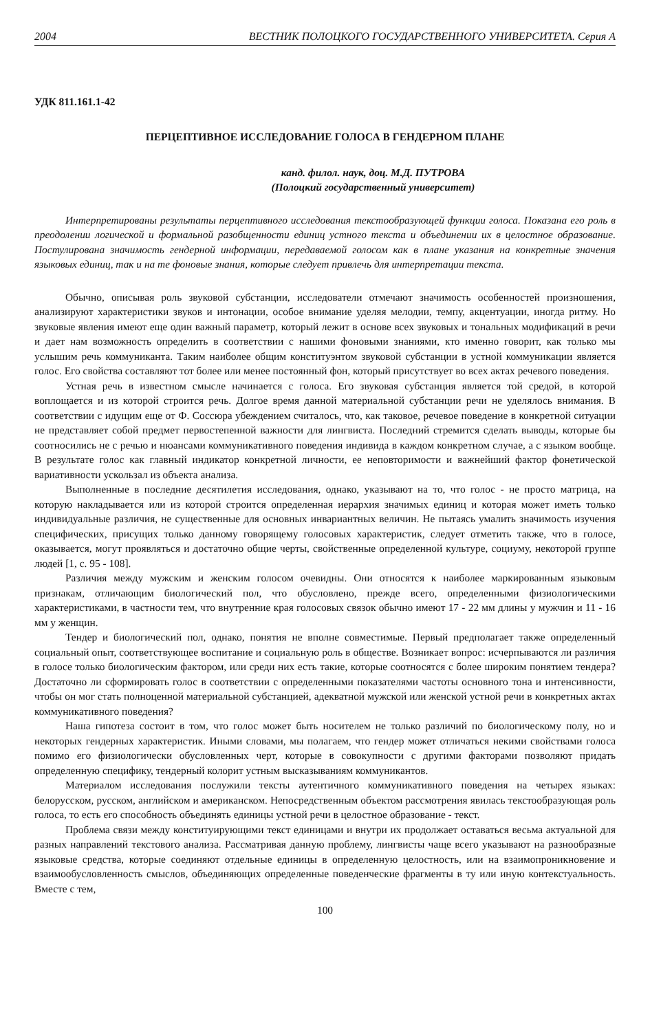2004 ВЕСТНИК ПОЛОЦКОГО ГОСУДАРСТВЕННОГО УНИВЕРСИТЕТА. Серия А
УДК 811.161.1-42
ПЕРЦЕПТИВНОЕ ИССЛЕДОВАНИЕ ГОЛОСА В ГЕНДЕРНОМ ПЛАНЕ
канд. филол. наук, доц. М.Д. ПУТРОВА
(Полоцкий государственный университет)
Интерпретированы результаты перцептивного исследования текстообразующей функции голоса. Показана его роль в преодолении логической и формальной разобщенности единиц устного текста и объединении их в целостное образование. Постулирована значимость гендерной информации, передаваемой голосом как в плане указания на конкретные значения языковых единиц, так и на те фоновые знания, которые следует привлечь для интерпретации текста.
Обычно, описывая роль звуковой субстанции, исследователи отмечают значимость особенностей произношения, анализируют характеристики звуков и интонации, особое внимание уделяя мелодии, темпу, акцентуации, иногда ритму. Но звуковые явления имеют еще один важный параметр, который лежит в основе всех звуковых и тональных модификаций в речи и дает нам возможность определить в соответствии с нашими фоновыми знаниями, кто именно говорит, как только мы услышим речь коммуниканта. Таким наиболее общим конституэнтом звуковой субстанции в устной коммуникации является голос. Его свойства составляют тот более или менее постоянный фон, который присутствует во всех актах речевого поведения.
Устная речь в известном смысле начинается с голоса. Его звуковая субстанция является той средой, в которой воплощается и из которой строится речь. Долгое время данной материальной субстанции речи не уделялось внимания. В соответствии с идущим еще от Ф. Соссюра убеждением считалось, что, как таковое, речевое поведение в конкретной ситуации не представляет собой предмет первостепенной важности для лингвиста. Последний стремится сделать выводы, которые бы соотносились не с речью и нюансами коммуникативного поведения индивида в каждом конкретном случае, а с языком вообще. В результате голос как главный индикатор конкретной личности, ее неповторимости и важнейший фактор фонетической вариативности ускользал из объекта анализа.
Выполненные в последние десятилетия исследования, однако, указывают на то, что голос - не просто матрица, на которую накладывается или из которой строится определенная иерархия значимых единиц и которая может иметь только индивидуальные различия, не существенные для основных инвариантных величин. Не пытаясь умалить значимость изучения специфических, присущих только данному говорящему голосовых характеристик, следует отметить также, что в голосе, оказывается, могут проявляться и достаточно общие черты, свойственные определенной культуре, социуму, некоторой группе людей [1, с. 95 - 108].
Различия между мужским и женским голосом очевидны. Они относятся к наиболее маркированным языковым признакам, отличающим биологический пол, что обусловлено, прежде всего, определенными физиологическими характеристиками, в частности тем, что внутренние края голосовых связок обычно имеют 17 - 22 мм длины у мужчин и 11 - 16 мм у женщин.
Тендер и биологический пол, однако, понятия не вполне совместимые. Первый предполагает также определенный социальный опыт, соответствующее воспитание и социальную роль в обществе. Возникает вопрос: исчерпываются ли различия в голосе только биологическим фактором, или среди них есть такие, которые соотносятся с более широким понятием тендера? Достаточно ли сформировать голос в соответствии с определенными показателями частоты основного тона и интенсивности, чтобы он мог стать полноценной материальной субстанцией, адекватной мужской или женской устной речи в конкретных актах коммуникативного поведения?
Наша гипотеза состоит в том, что голос может быть носителем не только различий по биологическому полу, но и некоторых гендерных характеристик. Иными словами, мы полагаем, что гендер может отличаться некими свойствами голоса помимо его физиологически обусловленных черт, которые в совокупности с другими факторами позволяют придать определенную специфику, тендерный колорит устным высказываниям коммуникантов.
Материалом исследования послужили тексты аутентичного коммуникативного поведения на четырех языках: белорусском, русском, английском и американском. Непосредственным объектом рассмотрения явилась текстообразующая роль голоса, то есть его способность объединять единицы устной речи в целостное образование - текст.
Проблема связи между конституирующими текст единицами и внутри их продолжает оставаться весьма актуальной для разных направлений текстового анализа. Рассматривая данную проблему, лингвисты чаще всего указывают на разнообразные языковые средства, которые соединяют отдельные единицы в определенную целостность, или на взаимопроникновение и взаимообусловленность смыслов, объединяющих определенные поведенческие фрагменты в ту или иную контекстуальность. Вместе с тем,
100